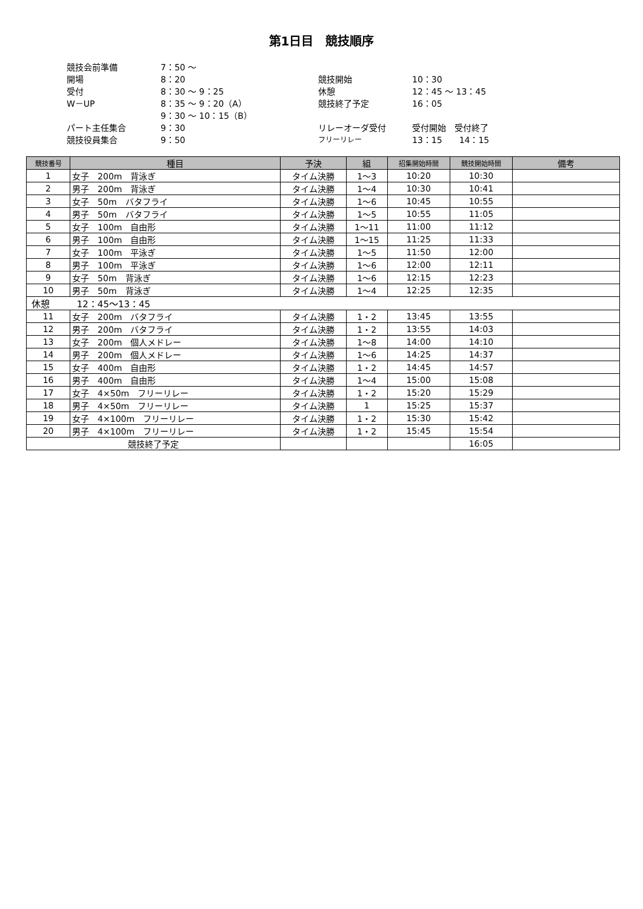第1日目　競技順序
競技会前準備
7：50 ～
開場
8：20
競技開始
10：30
受付
8：30 ～ 9：25
休憩
12：45 ～ 13：45
W－UP
8：35 ～ 9：20（A）
競技終了予定
16：05
9：30 ～ 10：15（B）
パート主任集合
9：30
リレーオーダ受付
受付開始　受付終了
競技役員集合
9：50
フリーリレー
13：15　　14：15
| 競技番号 | 種目 | 予決 | 組 | 招集開始時間 | 競技開始時間 | 備考 |
| --- | --- | --- | --- | --- | --- | --- |
| 1 | 女子 200m 背泳ぎ | タイム決勝 | 1～3 | 10:20 | 10:30 | |
| 2 | 男子 200m 背泳ぎ | タイム決勝 | 1～4 | 10:30 | 10:41 | |
| 3 | 女子 50m バタフライ | タイム決勝 | 1～6 | 10:45 | 10:55 | |
| 4 | 男子 50m バタフライ | タイム決勝 | 1～5 | 10:55 | 11:05 | |
| 5 | 女子 100m 自由形 | タイム決勝 | 1～11 | 11:00 | 11:12 | |
| 6 | 男子 100m 自由形 | タイム決勝 | 1～15 | 11:25 | 11:33 | |
| 7 | 女子 100m 平泳ぎ | タイム決勝 | 1～5 | 11:50 | 12:00 | |
| 8 | 男子 100m 平泳ぎ | タイム決勝 | 1～6 | 12:00 | 12:11 | |
| 9 | 女子 50m 背泳ぎ | タイム決勝 | 1～6 | 12:15 | 12:23 | |
| 10 | 男子 50m 背泳ぎ | タイム決勝 | 1～4 | 12:25 | 12:35 | |
| 休憩 12：45～13：45 | | | | | | |
| 11 | 女子 200m バタフライ | タイム決勝 | 1・2 | 13:45 | 13:55 | |
| 12 | 男子 200m バタフライ | タイム決勝 | 1・2 | 13:55 | 14:03 | |
| 13 | 女子 200m 個人メドレー | タイム決勝 | 1～8 | 14:00 | 14:10 | |
| 14 | 男子 200m 個人メドレー | タイム決勝 | 1～6 | 14:25 | 14:37 | |
| 15 | 女子 400m 自由形 | タイム決勝 | 1・2 | 14:45 | 14:57 | |
| 16 | 男子 400m 自由形 | タイム決勝 | 1～4 | 15:00 | 15:08 | |
| 17 | 女子 4×50m フリーリレー | タイム決勝 | 1・2 | 15:20 | 15:29 | |
| 18 | 男子 4×50m フリーリレー | タイム決勝 | 1 | 15:25 | 15:37 | |
| 19 | 女子 4×100m フリーリレー | タイム決勝 | 1・2 | 15:30 | 15:42 | |
| 20 | 男子 4×100m フリーリレー | タイム決勝 | 1・2 | 15:45 | 15:54 | |
| 競技終了予定 | | | | | 16:05 | |